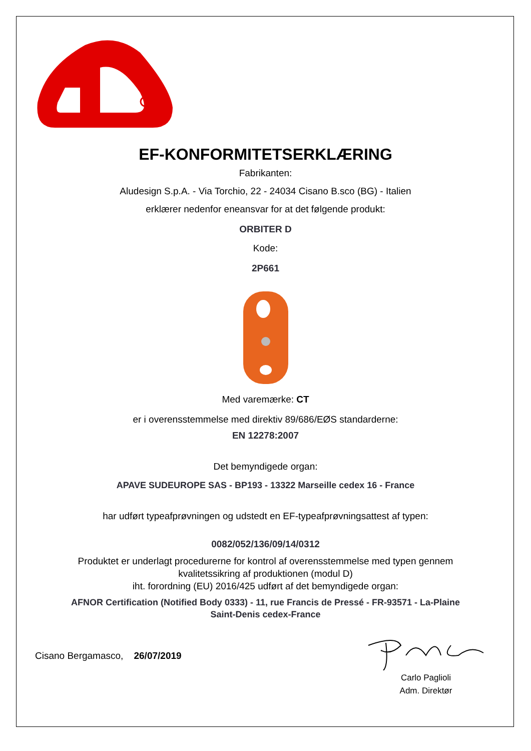EF-KONFORMITETSERKLÆRING
Fabrikanten:
Aludesign S.p.A. - Via Torchio, 22 - 24034 Cisano B.sco (BG) - Italien
erklærer nedenfor eneansvar for at det følgende produkt:
ORBITER D
Kode:
2P661
Med varemærke: CT
er i overensstemmelse med direktiv 89/686/EØS standarderne:
EN 12278:2007
Det bemyndigede organ:
APAVE SUDEUROPE SAS - BP193 - 13322 Marseille cedex 16 - France
har udført typeafprøvningen og udstedt en EF-typeafprøvningsattest af typen:
0082/052/136/09/14/0312
Produktet er underlagt procedurerne for kontrol af overensstemmelse med typen gennem
kvalitetssikring af produktionen (modul D)
iht. forordning (EU) 2016/425 udført af det bemyndigede organ:
AFNOR Certification (Notified Body 0333) - 11, rue Francis de Pressé - FR-93571 - La-Plaine
Saint-Denis cedex-France
Cisano Bergamasco, 26/07/2019
Carlo Paglioli
Adm. Direktør